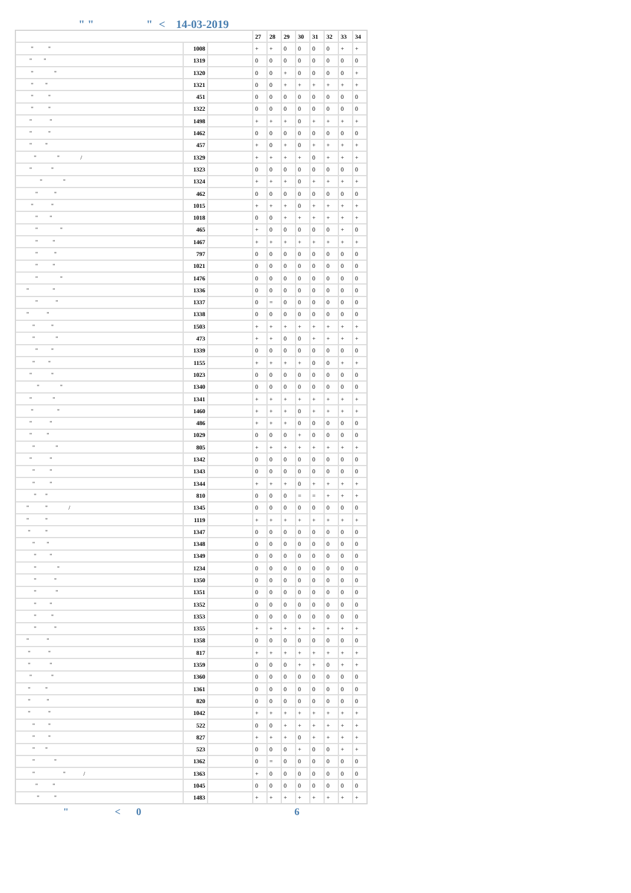" " " < 14-03-2019
| | | | 27 | 28 | 29 | 30 | 31 | 32 | 33 | 34 |
| --- | --- | --- | --- | --- | --- | --- | --- | --- | --- | --- |
| " " | 1008 | | + | + | 0 | 0 | 0 | 0 | + | + |
| " " | 1319 | | 0 | 0 | 0 | 0 | 0 | 0 | 0 | 0 |
| " " | 1320 | | 0 | 0 | + | 0 | 0 | 0 | 0 | + |
| " " | 1321 | | 0 | 0 | + | + | + | + | + | + |
| " " | 451 | | 0 | 0 | 0 | 0 | 0 | 0 | 0 | 0 |
| " " | 1322 | | 0 | 0 | 0 | 0 | 0 | 0 | 0 | 0 |
| " " | 1498 | | + | + | + | 0 | + | + | + | + |
| " " | 1462 | | 0 | 0 | 0 | 0 | 0 | 0 | 0 | 0 |
| " " | 457 | | + | 0 | + | 0 | + | + | + | + |
| " " / | 1329 | | + | + | + | + | 0 | + | + | + |
| " " | 1323 | | 0 | 0 | 0 | 0 | 0 | 0 | 0 | 0 |
| " " | 1324 | | + | + | + | 0 | + | + | + | + |
| " " | 462 | | 0 | 0 | 0 | 0 | 0 | 0 | 0 | 0 |
| " " | 1015 | | + | + | + | 0 | + | + | + | + |
| " " | 1018 | | 0 | 0 | + | + | + | + | + | + |
| " " | 465 | | + | 0 | 0 | 0 | 0 | 0 | + | 0 |
| " " | 1467 | | + | + | + | + | + | + | + | + |
| " " | 797 | | 0 | 0 | 0 | 0 | 0 | 0 | 0 | 0 |
| " " | 1021 | | 0 | 0 | 0 | 0 | 0 | 0 | 0 | 0 |
| " " | 1476 | | 0 | 0 | 0 | 0 | 0 | 0 | 0 | 0 |
| " " | 1336 | | 0 | 0 | 0 | 0 | 0 | 0 | 0 | 0 |
| " " | 1337 | | 0 | = | 0 | 0 | 0 | 0 | 0 | 0 |
| " " | 1338 | | 0 | 0 | 0 | 0 | 0 | 0 | 0 | 0 |
| " " | 1503 | | + | + | + | + | + | + | + | + |
| " " | 473 | | + | + | 0 | 0 | + | + | + | + |
| " " | 1339 | | 0 | 0 | 0 | 0 | 0 | 0 | 0 | 0 |
| " " | 1155 | | + | + | + | + | 0 | 0 | + | + |
| " " | 1023 | | 0 | 0 | 0 | 0 | 0 | 0 | 0 | 0 |
| " " | 1340 | | 0 | 0 | 0 | 0 | 0 | 0 | 0 | 0 |
| " " | 1341 | | + | + | + | + | + | + | + | + |
| " " | 1460 | | + | + | + | 0 | + | + | + | + |
| " " | 486 | | + | + | + | 0 | 0 | 0 | 0 | 0 |
| " " | 1029 | | 0 | 0 | 0 | + | 0 | 0 | 0 | 0 |
| " " | 805 | | + | + | + | + | + | + | + | + |
| " " | 1342 | | 0 | 0 | 0 | 0 | 0 | 0 | 0 | 0 |
| " " | 1343 | | 0 | 0 | 0 | 0 | 0 | 0 | 0 | 0 |
| " " | 1344 | | + | + | + | 0 | + | + | + | + |
| " " | 810 | | 0 | 0 | 0 | = | = | + | + | + |
| " " / | 1345 | | 0 | 0 | 0 | 0 | 0 | 0 | 0 | 0 |
| " " | 1119 | | + | + | + | + | + | + | + | + |
| " " | 1347 | | 0 | 0 | 0 | 0 | 0 | 0 | 0 | 0 |
| " " | 1348 | | 0 | 0 | 0 | 0 | 0 | 0 | 0 | 0 |
| " " | 1349 | | 0 | 0 | 0 | 0 | 0 | 0 | 0 | 0 |
| " " | 1234 | | 0 | 0 | 0 | 0 | 0 | 0 | 0 | 0 |
| " " | 1350 | | 0 | 0 | 0 | 0 | 0 | 0 | 0 | 0 |
| " " | 1351 | | 0 | 0 | 0 | 0 | 0 | 0 | 0 | 0 |
| " " | 1352 | | 0 | 0 | 0 | 0 | 0 | 0 | 0 | 0 |
| " " | 1353 | | 0 | 0 | 0 | 0 | 0 | 0 | 0 | 0 |
| " " | 1355 | | + | + | + | + | + | + | + | + |
| " " | 1358 | | 0 | 0 | 0 | 0 | 0 | 0 | 0 | 0 |
| " " | 817 | | + | + | + | + | + | + | + | + |
| " " | 1359 | | 0 | 0 | 0 | + | + | 0 | + | + |
| " " | 1360 | | 0 | 0 | 0 | 0 | 0 | 0 | 0 | 0 |
| " " | 1361 | | 0 | 0 | 0 | 0 | 0 | 0 | 0 | 0 |
| " " | 820 | | 0 | 0 | 0 | 0 | 0 | 0 | 0 | 0 |
| " " | 1042 | | + | + | + | + | + | + | + | + |
| " " | 522 | | 0 | 0 | + | + | + | + | + | + |
| " " | 827 | | + | + | + | 0 | + | + | + | + |
| " " | 523 | | 0 | 0 | 0 | + | 0 | 0 | + | + |
| " " | 1362 | | 0 | = | 0 | 0 | 0 | 0 | 0 | 0 |
| " " / | 1363 | | + | 0 | 0 | 0 | 0 | 0 | 0 | 0 |
| " " | 1045 | | 0 | 0 | 0 | 0 | 0 | 0 | 0 | 0 |
| " " | 1483 | | + | + | + | + | + | + | + | + |
" < 0 6